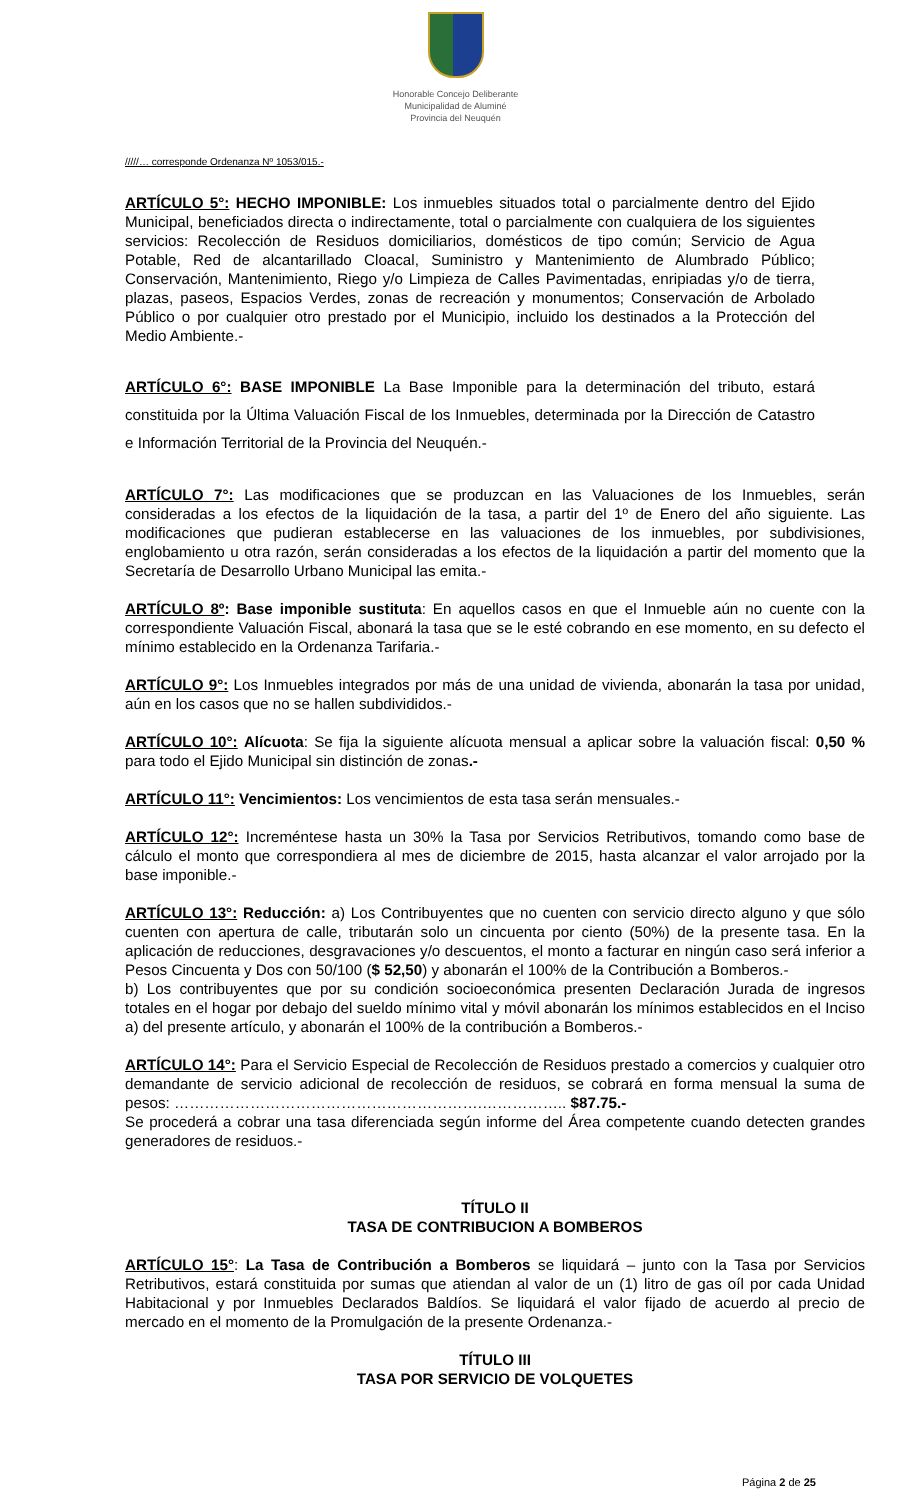Honorable Concejo Deliberante
Municipalidad de Aluminé
Provincia del Neuquén
/////… corresponde Ordenanza Nº 1053/015.-
ARTÍCULO 5°: HECHO IMPONIBLE: Los inmuebles situados total o parcialmente dentro del Ejido Municipal, beneficiados directa o indirectamente, total o parcialmente con cualquiera de los siguientes servicios: Recolección de Residuos domiciliarios, domésticos de tipo común; Servicio de Agua Potable, Red de alcantarillado Cloacal, Suministro y Mantenimiento de Alumbrado Público; Conservación, Mantenimiento, Riego y/o Limpieza de Calles Pavimentadas, enripiadas y/o de tierra, plazas, paseos, Espacios Verdes, zonas de recreación y monumentos; Conservación de Arbolado Público o por cualquier otro prestado por el Municipio, incluido los destinados a la Protección del Medio Ambiente.-
ARTÍCULO 6°: BASE IMPONIBLE La Base Imponible para la determinación del tributo, estará constituida por la Última Valuación Fiscal de los Inmuebles, determinada por la Dirección de Catastro e Información Territorial de la Provincia del Neuquén.-
ARTÍCULO 7°: Las modificaciones que se produzcan en las Valuaciones de los Inmuebles, serán consideradas a los efectos de la liquidación de la tasa, a partir del 1º de Enero del año siguiente. Las modificaciones que pudieran establecerse en las valuaciones de los inmuebles, por subdivisiones, englobamiento u otra razón, serán consideradas a los efectos de la liquidación a partir del momento que la Secretaría de Desarrollo Urbano Municipal las emita.-
ARTÍCULO 8º: Base imponible sustituta: En aquellos casos en que el Inmueble aún no cuente con la correspondiente Valuación Fiscal, abonará la tasa que se le esté cobrando en ese momento, en su defecto el mínimo establecido en la Ordenanza Tarifaria.-
ARTÍCULO 9°: Los Inmuebles integrados por más de una unidad de vivienda, abonarán la tasa por unidad, aún en los casos que no se hallen subdivididos.-
ARTÍCULO 10°: Alícuota: Se fija la siguiente alícuota mensual a aplicar sobre la valuación fiscal: 0,50 % para todo el Ejido Municipal sin distinción de zonas.-
ARTÍCULO 11°: Vencimientos: Los vencimientos de esta tasa serán mensuales.-
ARTÍCULO 12°: Increméntese hasta un 30% la Tasa por Servicios Retributivos, tomando como base de cálculo el monto que correspondiera al mes de diciembre de 2015, hasta alcanzar el valor arrojado por la base imponible.-
ARTÍCULO 13°: Reducción: a) Los Contribuyentes que no cuenten con servicio directo alguno y que sólo cuenten con apertura de calle, tributarán solo un cincuenta por ciento (50%) de la presente tasa. En la aplicación de reducciones, desgravaciones y/o descuentos, el monto a facturar en ningún caso será inferior a Pesos Cincuenta y Dos con 50/100 ($ 52,50) y abonarán el 100% de la Contribución a Bomberos.-
b) Los contribuyentes que por su condición socioeconómica presenten Declaración Jurada de ingresos totales en el hogar por debajo del sueldo mínimo vital y móvil abonarán los mínimos establecidos en el Inciso a) del presente artículo, y abonarán el 100% de la contribución a Bomberos.-
ARTÍCULO 14°: Para el Servicio Especial de Recolección de Residuos prestado a comercios y cualquier otro demandante de servicio adicional de recolección de residuos, se cobrará en forma mensual la suma de pesos: …………………………………………………….…………….. $87.75.-
Se procederá a cobrar una tasa diferenciada según informe del Área competente cuando detecten grandes generadores de residuos.-
TÍTULO II
TASA DE CONTRIBUCION A BOMBEROS
ARTÍCULO 15°: La Tasa de Contribución a Bomberos se liquidará – junto con la Tasa por Servicios Retributivos, estará constituida por sumas que atiendan al valor de un (1) litro de gas oíl por cada Unidad Habitacional y por Inmuebles Declarados Baldíos. Se liquidará el valor fijado de acuerdo al precio de mercado en el momento de la Promulgación de la presente Ordenanza.-
TÍTULO III
TASA POR SERVICIO DE VOLQUETES
Página 2 de 25